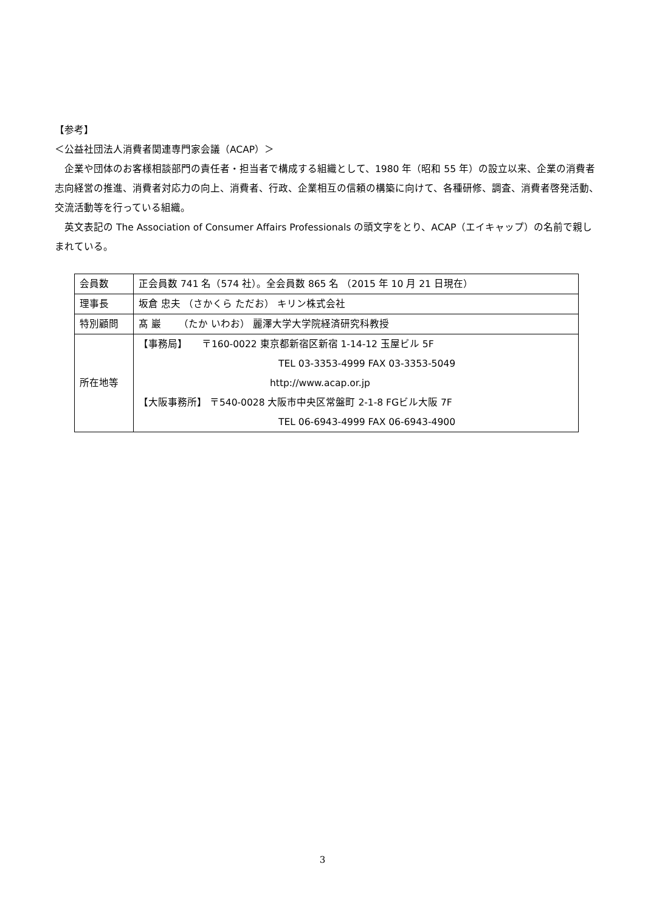【参考】
＜公益社団法人消費者関連専門家会議（ACAP）＞
　企業や団体のお客様相談部門の責任者・担当者で構成する組織として、1980 年（昭和 55 年）の設立以来、企業の消費者志向経営の推進、消費者対応力の向上、消費者、行政、企業相互の信頼の構築に向けて、各種研修、調査、消費者啓発活動、交流活動等を行っている組織。
　英文表記の The Association of Consumer Affairs Professionals の頭文字をとり、ACAP（エイキャップ）の名前で親しまれている。
| 会員数 | 正会員数 741 名（574 社）。全会員数 865 名 （2015 年 10 月 21 日現在） |
| 理事長 | 坂倉 忠夫 （さかくら ただお） キリン株式会社 |
| 特別顧問 | 髙 巖 （たか いわお） 麗澤大学大学院経済研究科教授 |
| 所在地等 | 【事務局】 〒160-0022 東京都新宿区新宿 1-14-12 玉屋ビル 5F TEL 03-3353-4999 FAX 03-3353-5049 http://www.acap.or.jp 【大阪事務所】 〒540-0028 大阪市中央区常盤町 2-1-8 FGビル大阪 7F TEL 06-6943-4999 FAX 06-6943-4900 |
3